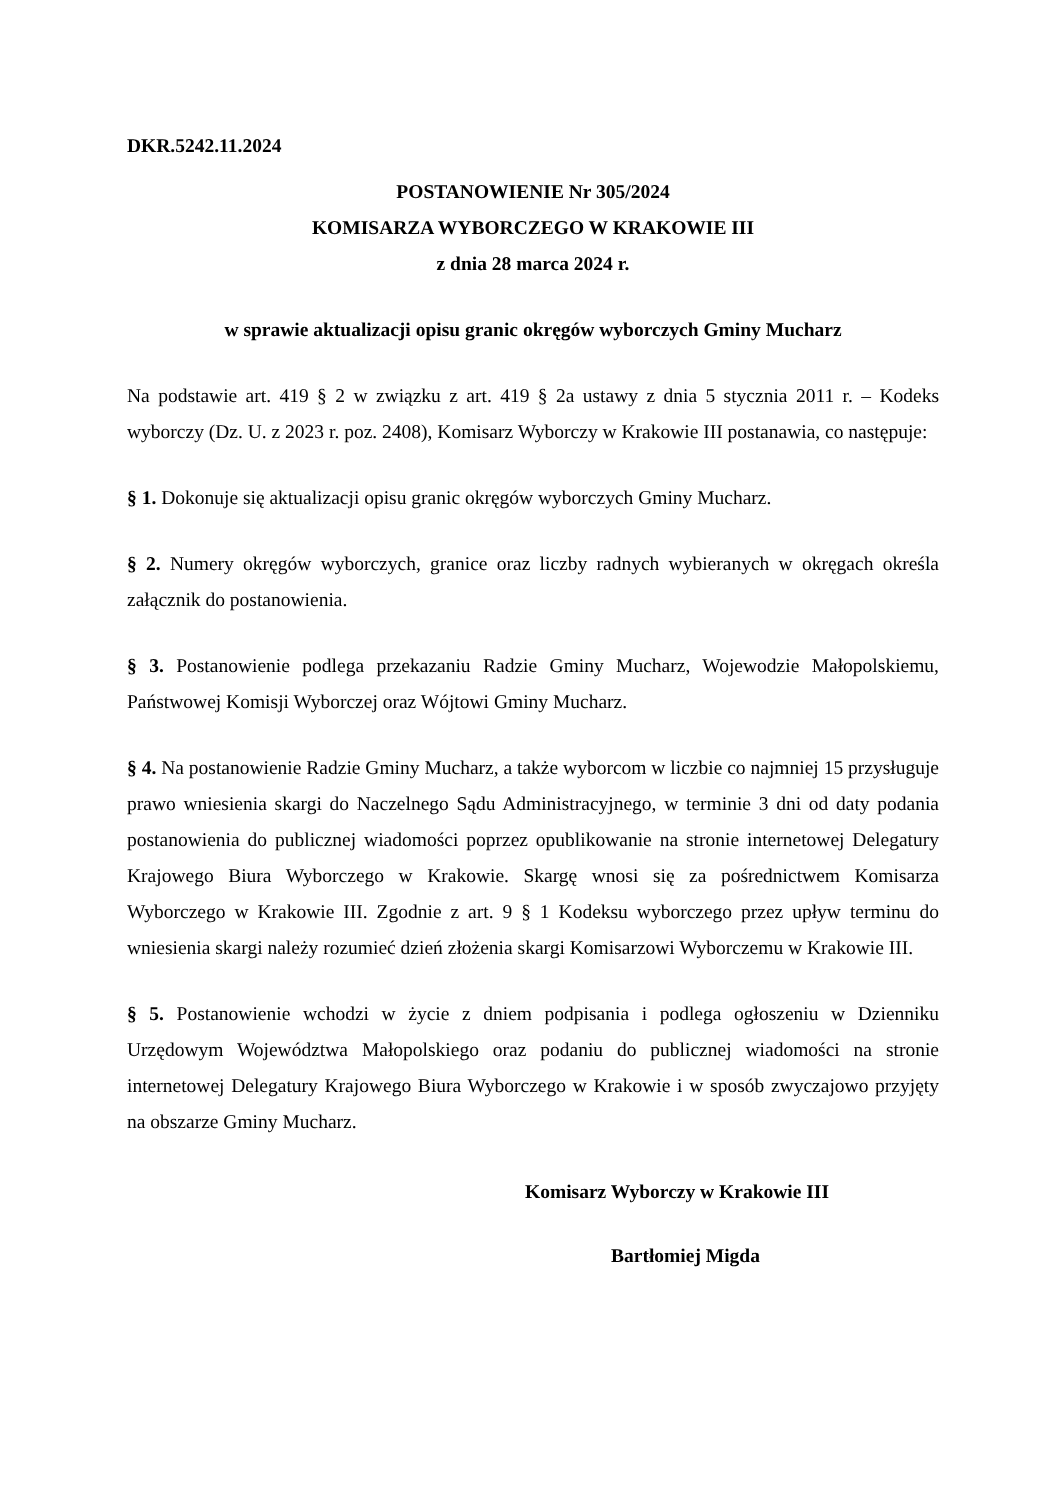DKR.5242.11.2024
POSTANOWIENIE Nr 305/2024
KOMISARZA WYBORCZEGO W KRAKOWIE III
z dnia 28 marca 2024 r.
w sprawie aktualizacji opisu granic okręgów wyborczych Gminy Mucharz
Na podstawie art. 419 § 2 w związku z art. 419 § 2a ustawy z dnia 5 stycznia 2011 r. – Kodeks wyborczy (Dz. U. z 2023 r. poz. 2408), Komisarz Wyborczy w Krakowie III postanawia, co następuje:
§ 1. Dokonuje się aktualizacji opisu granic okręgów wyborczych Gminy Mucharz.
§ 2. Numery okręgów wyborczych, granice oraz liczby radnych wybieranych w okręgach określa załącznik do postanowienia.
§ 3. Postanowienie podlega przekazaniu Radzie Gminy Mucharz, Wojewodzie Małopolskiemu, Państwowej Komisji Wyborczej oraz Wójtowi Gminy Mucharz.
§ 4. Na postanowienie Radzie Gminy Mucharz, a także wyborcom w liczbie co najmniej 15 przysługuje prawo wniesienia skargi do Naczelnego Sądu Administracyjnego, w terminie 3 dni od daty podania postanowienia do publicznej wiadomości poprzez opublikowanie na stronie internetowej Delegatury Krajowego Biura Wyborczego w Krakowie. Skargę wnosi się za pośrednictwem Komisarza Wyborczego w Krakowie III. Zgodnie z art. 9 § 1 Kodeksu wyborczego przez upływ terminu do wniesienia skargi należy rozumieć dzień złożenia skargi Komisarzowi Wyborczemu w Krakowie III.
§ 5. Postanowienie wchodzi w życie z dniem podpisania i podlega ogłoszeniu w Dzienniku Urzędowym Województwa Małopolskiego oraz podaniu do publicznej wiadomości na stronie internetowej Delegatury Krajowego Biura Wyborczego w Krakowie i w sposób zwyczajowo przyjęty na obszarze Gminy Mucharz.
Komisarz Wyborczy w Krakowie III
Bartłomiej Migda